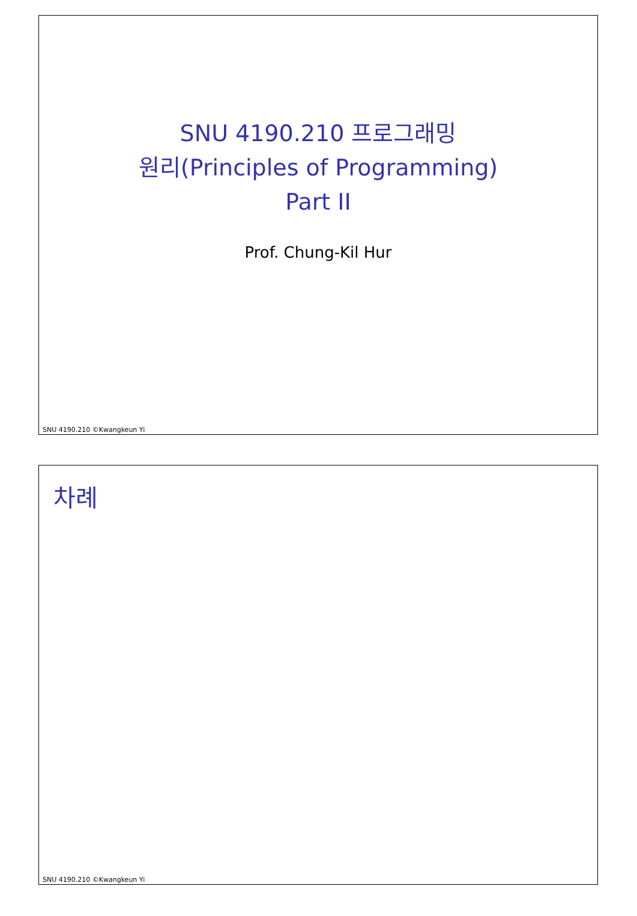SNU 4190.210 프로그래밍
원리(Principles of Programming)
Part II
Prof. Chung-Kil Hur
SNU 4190.210 ©Kwangkeun Yi
차례
SNU 4190.210 ©Kwangkeun Yi